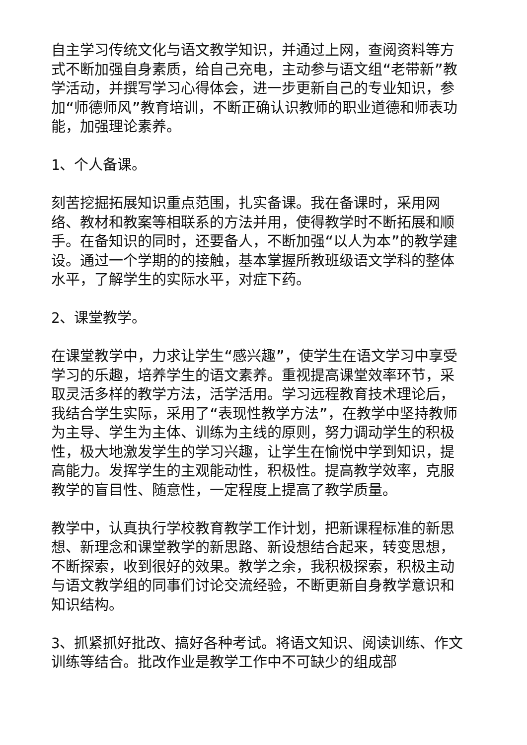自主学习传统文化与语文教学知识，并通过上网，查阅资料等方式不断加强自身素质，给自己充电，主动参与语文组“老带新”教学活动，并撰写学习心得体会，进一步更新自己的专业知识，参加“师德师风”教育培训，不断正确认识教师的职业道德和师表功能，加强理论素养。
1、个人备课。
刻苦挖掘拓展知识重点范围，扎实备课。我在备课时，采用网络、教材和教案等相联系的方法并用，使得教学时不断拓展和顺手。在备知识的同时，还要备人，不断加强“以人为本”的教学建设。通过一个学期的的接触，基本掌握所教班级语文学科的整体水平，了解学生的实际水平，对症下药。
2、课堂教学。
在课堂教学中，力求让学生“感兴趣”，使学生在语文学习中享受学习的乐趣，培养学生的语文素养。重视提高课堂效率环节，采取灵活多样的教学方法，活学活用。学习远程教育技术理论后，我结合学生实际，采用了“表现性教学方法”，在教学中坚持教师为主导、学生为主体、训练为主线的原则，努力调动学生的积极性，极大地激发学生的学习兴趣，让学生在愉悦中学到知识，提高能力。发挥学生的主观能动性，积极性。提高教学效率，克服教学的盲目性、随意性，一定程度上提高了教学质量。
教学中，认真执行学校教育教学工作计划，把新课程标准的新思想、新理念和课堂教学的新思路、新设想结合起来，转变思想，不断探索，收到很好的效果。教学之余，我积极探索，积极主动与语文教学组的同事们讨论交流经验，不断更新自身教学意识和知识结构。
3、抓紧抓好批改、搞好各种考试。将语文知识、阅读训练、作文训练等结合。批改作业是教学工作中不可缺少的组成部